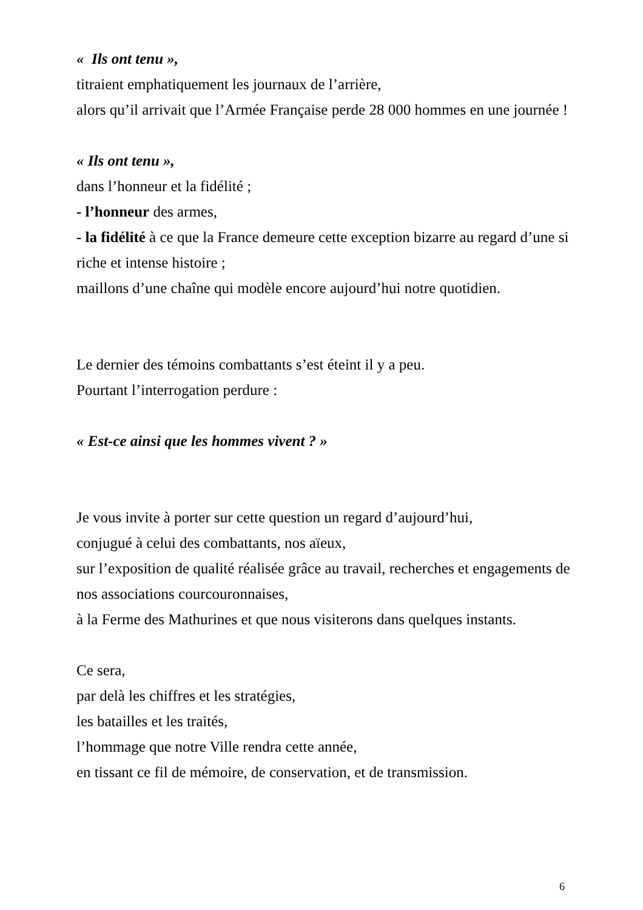« Ils ont tenu »,
titraient emphatiquement les journaux de l’arrière,
alors qu’il arrivait que l’Armée Française perde 28 000 hommes en une journée !
« Ils ont tenu »,
dans l’honneur et la fidélité ;
- l’honneur des armes,
- la fidélité à ce que la France demeure cette exception bizarre au regard d’une si riche et intense histoire ;
maillons d’une chaîne qui modèle encore aujourd’hui notre quotidien.
Le dernier des témoins combattants s’est éteint il y a peu.
Pourtant l’interrogation perdure :
« Est-ce ainsi que les hommes vivent ? »
Je vous invite à porter sur cette question un regard d’aujourd’hui,
conjugué à celui des combattants, nos aïeux,
sur l’exposition de qualité réalisée grâce au travail, recherches et engagements de nos associations courcouronnaises,
à la Ferme des Mathurines et que nous visiterons dans quelques instants.
Ce sera,
par delà les chiffres et les stratégies,
les batailles et les traités,
l’hommage que notre Ville rendra cette année,
en tissant ce fil de mémoire, de conservation, et de transmission.
6